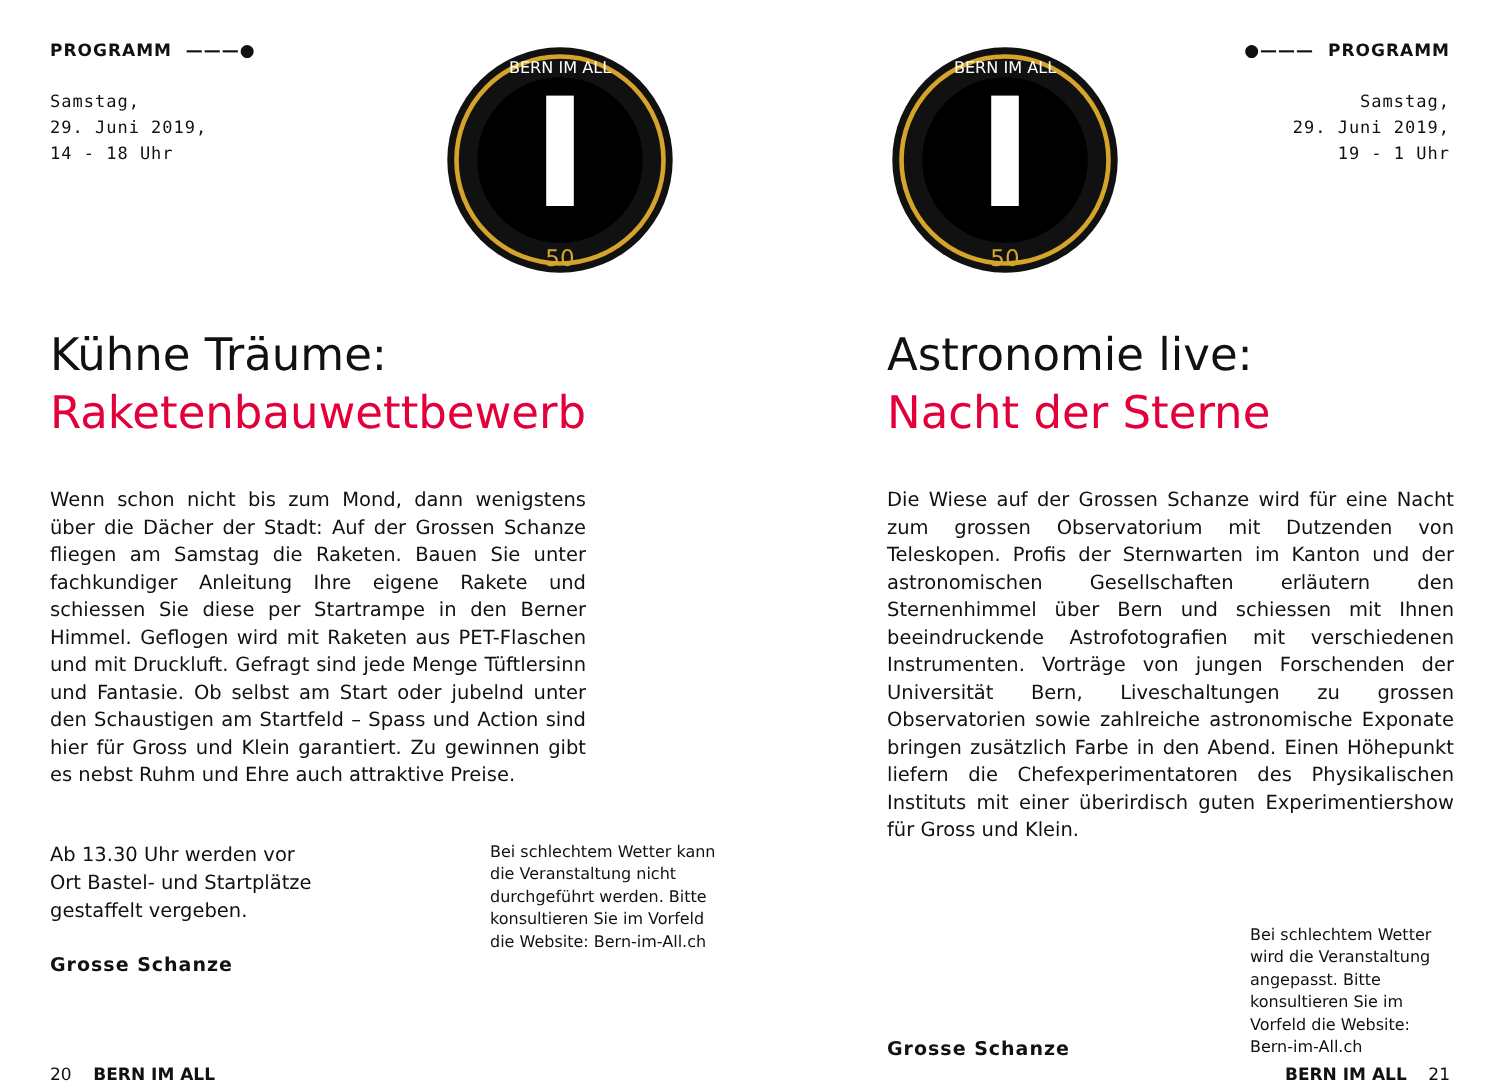PROGRAMM ———●
Samstag,
29. Juni 2019,
14 - 18 Uhr
BERN IM ALL
50
Kühne Träume:
Raketenbauwettbewerb
Wenn schon nicht bis zum Mond, dann wenigstens über die Dächer der Stadt: Auf der Grossen Schanze fliegen am Samstag die Raketen. Bauen Sie unter fachkundiger Anleitung Ihre eigene Rakete und schiessen Sie diese per Startrampe in den Berner Himmel. Geflogen wird mit Raketen aus PET-Flaschen und mit Druckluft. Gefragt sind jede Menge Tüftlersinn und Fantasie. Ob selbst am Start oder jubelnd unter den Schaustigen am Startfeld – Spass und Action sind hier für Gross und Klein garantiert. Zu gewinnen gibt es nebst Ruhm und Ehre auch attraktive Preise.
Ab 13.30 Uhr werden vor
Ort Bastel- und Startplätze
gestaffelt vergeben.
Grosse Schanze
Bei schlechtem Wetter kann die Veranstaltung nicht durchgeführt werden. Bitte konsultieren Sie im Vorfeld die Website: Bern-im-All.ch
20 BERN IM ALL
●——— PROGRAMM
Samstag,
29. Juni 2019,
19 - 1 Uhr
BERN IM ALL
50
Astronomie live:
Nacht der Sterne
Die Wiese auf der Grossen Schanze wird für eine Nacht zum grossen Observatorium mit Dutzenden von Teleskopen. Profis der Sternwarten im Kanton und der astronomischen Gesellschaften erläutern den Sternenhimmel über Bern und schiessen mit Ihnen beeindruckende Astrofotografien mit verschiedenen Instrumenten. Vorträge von jungen Forschenden der Universität Bern, Liveschaltungen zu grossen Observatorien sowie zahlreiche astronomische Exponate bringen zusätzlich Farbe in den Abend. Einen Höhepunkt liefern die Chefexperimentatoren des Physikalischen Instituts mit einer überirdisch guten Experimentiershow für Gross und Klein.
Grosse Schanze
Bei schlechtem Wetter wird die Veranstaltung angepasst. Bitte konsultieren Sie im Vorfeld die Website: Bern-im-All.ch
BERN IM ALL 21